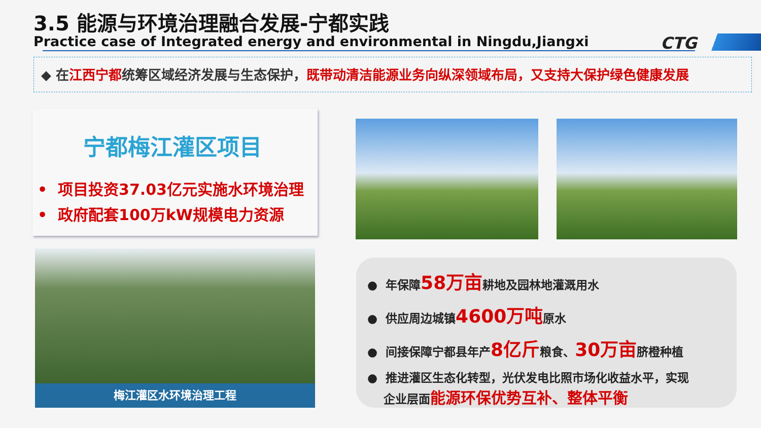3.5 能源与环境治理融合发展-宁都实践
Practice case of Integrated energy and environmental in Ningdu,Jiangxi
CTG
◆ 在江西宁都统筹区域经济发展与生态保护，既带动清洁能源业务向纵深领域布局，又支持大保护绿色健康发展
宁都梅江灌区项目
• 项目投资37.03亿元实施水环境治理
• 政府配套100万kW规模电力资源
梅江灌区水环境治理工程
● 年保障58万亩耕地及园林地灌溉用水
● 供应周边城镇4600万吨原水
● 间接保障宁都县年产8亿斤粮食、30万亩脐橙种植
● 推进灌区生态化转型，光伏发电比照市场化收益水平，实现
企业层面能源环保优势互补、整体平衡